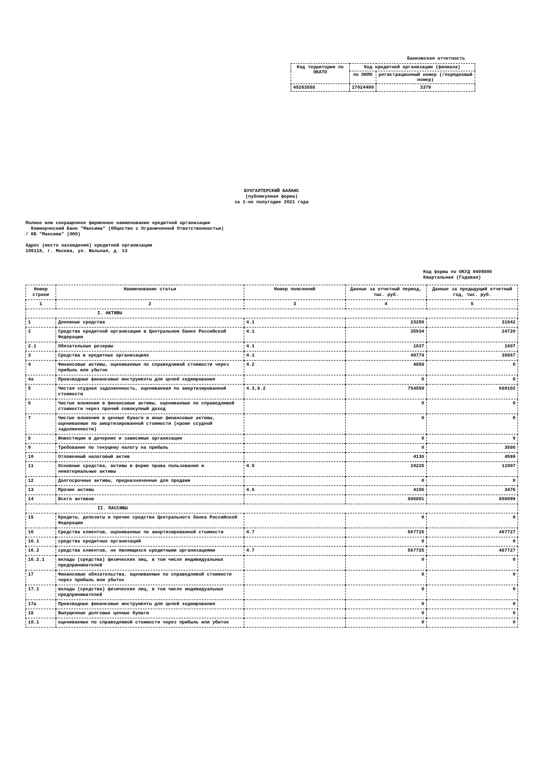Банковская отчетность
| Код территории по ОКАТО | Код кредитной организации (филиала) | |
| | по ОКПО | регистрационный номер (/порядковый номер) |
| 45263588 | 17024499 | 3379 |
БУХГАЛТЕРСКИЙ БАЛАНС
(публикуемая форма)
за 1-ое полугодие 2021 года
Полное или сокращенное фирменное наименование кредитной организации
Коммерческий Банк "Максима" (Общество с Ограниченной Ответственностью)
/ КБ "Максима" (ООО)
Адрес (место нахождения) кредитной организации
105118, г. Москва, ул. Вольная, д. 13
Код формы по ОКУД 0409806
Квартальная (Годовая)
| Номер строки | Наименование статьи | Номер пояснений | Данные за отчетный период, тыс. руб. | Данные за предыдущий отчетный год, тыс. руб. |
| --- | --- | --- | --- | --- |
| 1 | 2 | 3 | 4 | 5 |
| I. АКТИВЫ | | | | |
| 1 | Денежные средства | 4.1 | 23250 | 31842 |
| 2 | Средства кредитной организации в Центральном банке Российской Федерации | 4.1 | 35934 | 24720 |
| 2.1 | Обязательные резервы | 4.1 | 1637 | 1607 |
| 3 | Средства в кредитных организациях | 4.1 | 49774 | 38867 |
| 4 | Финансовые активы, оцениваемые по справедливой стоимости через прибыль или убыток | 4.2 | 4858 | 0 |
| 4а | Производные финансовые инструменты для целей хеджирования | | 0 | 0 |
| 5 | Чистая ссудная задолженность, оцениваемая по амортизированной стоимости | 4.3,8.2 | 754559 | 689102 |
| 6 | Чистые вложения в финансовые активы, оцениваемые по справедливой стоимости через прочий совокупный доход | | 0 | 0 |
| 7 | Чистые вложения в ценные бумаги и иные финансовые активы, оцениваемые по амортизированной стоимости (кроме ссудной задолженности) | | 0 | 0 |
| 8 | Инвестиции в дочерние и зависимые организации | | 0 | 0 |
| 9 | Требование по текущему налогу на прибыль | | 0 | 3586 |
| 10 | Отложенный налоговый актив | | 4136 | 4599 |
| 11 | Основные средства, активы в форме права пользования и нематериальные активы | 4.5 | 10225 | 11907 |
| 12 | Долгосрочные активы, предназначенные для продажи | | 0 | 0 |
| 13 | Прочие активы | 4.6 | 4155 | 3476 |
| 14 | Всего активов | | 886891 | 808099 |
| II. ПАССИВЫ | | | | |
| 15 | Кредиты, депозиты и прочие средства Центрального банка Российской Федерации | | 0 | 0 |
| 16 | Средства клиентов, оцениваемые по амортизированной стоимости | 4.7 | 567725 | 487727 |
| 16.1 | средства кредитных организаций | | 0 | 0 |
| 16.2 | средства клиентов, не являющихся кредитными организациями | 4.7 | 567725 | 487727 |
| 16.2.1 | вклады (средства) физических лиц, в том числе индивидуальных предпринимателей | | 0 | 0 |
| 17 | Финансовые обязательства, оцениваемые по справедливой стоимости через прибыль или убыток | | 0 | 0 |
| 17.1 | вклады (средства) физических лиц, в том числе индивидуальных предпринимателей | | 0 | 0 |
| 17а | Производные финансовые инструменты для целей хеджирования | | 0 | 0 |
| 18 | Выпущенные долговые ценные бумаги | | 0 | 0 |
| 18.1 | оцениваемые по справедливой стоимости через прибыль или убыток | | 0 | 0 |